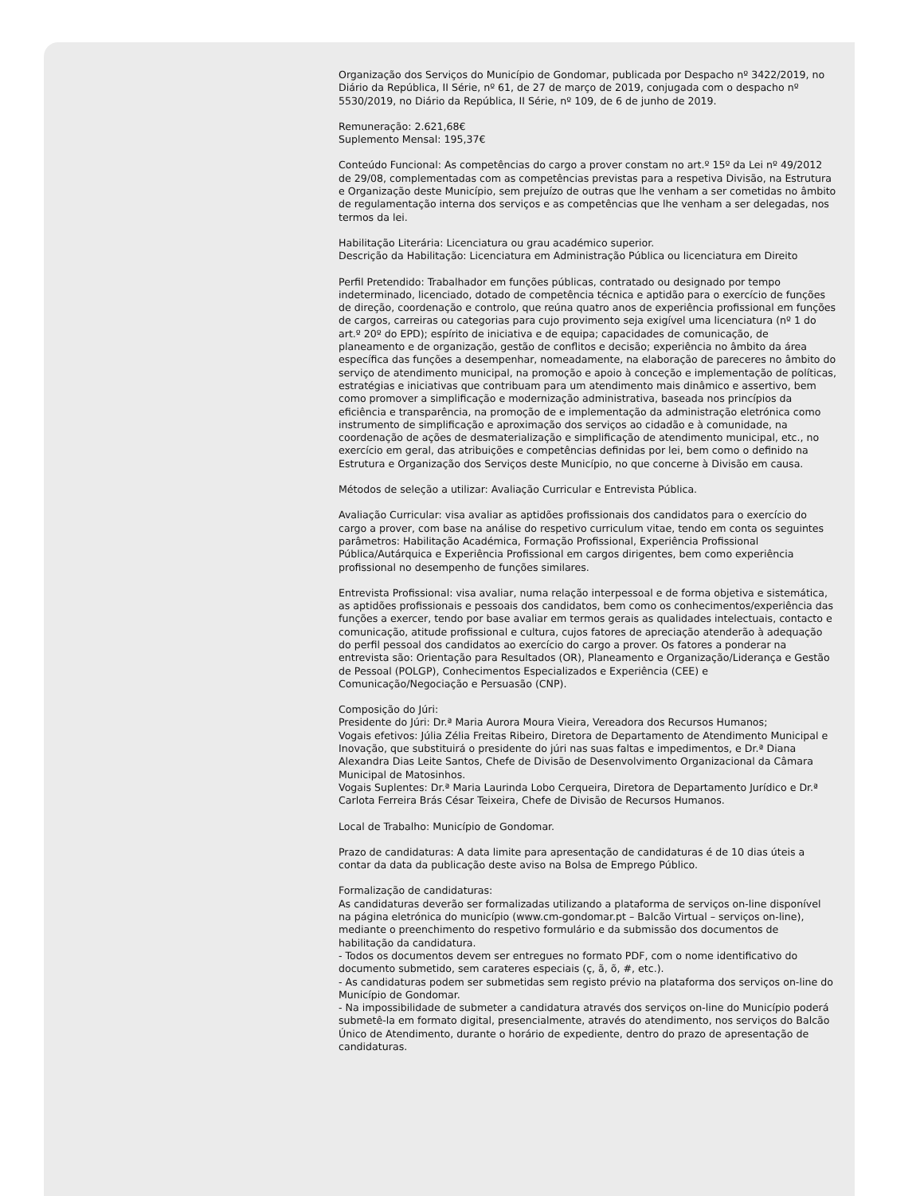Organização dos Serviços do Município de Gondomar, publicada por Despacho nº 3422/2019, no Diário da República, II Série, nº 61, de 27 de março de 2019, conjugada com o despacho nº 5530/2019, no Diário da República, II Série, nº 109, de 6 de junho de 2019.
Remuneração: 2.621,68€
Suplemento Mensal: 195,37€
Conteúdo Funcional: As competências do cargo a prover constam no art.º 15º da Lei nº 49/2012 de 29/08, complementadas com as competências previstas para a respetiva Divisão, na Estrutura e Organização deste Município, sem prejuízo de outras que lhe venham a ser cometidas no âmbito de regulamentação interna dos serviços e as competências que lhe venham a ser delegadas, nos termos da lei.
Habilitação Literária: Licenciatura ou grau académico superior.
Descrição da Habilitação: Licenciatura em Administração Pública ou licenciatura em Direito
Perfil Pretendido: Trabalhador em funções públicas, contratado ou designado por tempo indeterminado, licenciado, dotado de competência técnica e aptidão para o exercício de funções de direção, coordenação e controlo, que reúna quatro anos de experiência profissional em funções de cargos, carreiras ou categorias para cujo provimento seja exigível uma licenciatura (nº 1 do art.º 20º do EPD); espírito de iniciativa e de equipa; capacidades de comunicação, de planeamento e de organização, gestão de conflitos e decisão; experiência no âmbito da área específica das funções a desempenhar, nomeadamente, na elaboração de pareceres no âmbito do serviço de atendimento municipal, na promoção e apoio à conceção e implementação de políticas, estratégias e iniciativas que contribuam para um atendimento mais dinâmico e assertivo, bem como promover a simplificação e modernização administrativa, baseada nos princípios da eficiência e transparência, na promoção de e implementação da administração eletrónica como instrumento de simplificação e aproximação dos serviços ao cidadão e à comunidade, na coordenação de ações de desmaterialização e simplificação de atendimento municipal, etc., no exercício em geral, das atribuições e competências definidas por lei, bem como o definido na Estrutura e Organização dos Serviços deste Município, no que concerne à Divisão em causa.
Métodos de seleção a utilizar: Avaliação Curricular e Entrevista Pública.
Avaliação Curricular: visa avaliar as aptidões profissionais dos candidatos para o exercício do cargo a prover, com base na análise do respetivo curriculum vitae, tendo em conta os seguintes parâmetros: Habilitação Académica, Formação Profissional, Experiência Profissional Pública/Autárquica e Experiência Profissional em cargos dirigentes, bem como experiência profissional no desempenho de funções similares.
Entrevista Profissional: visa avaliar, numa relação interpessoal e de forma objetiva e sistemática, as aptidões profissionais e pessoais dos candidatos, bem como os conhecimentos/experiência das funções a exercer, tendo por base avaliar em termos gerais as qualidades intelectuais, contacto e comunicação, atitude profissional e cultura, cujos fatores de apreciação atenderão à adequação do perfil pessoal dos candidatos ao exercício do cargo a prover. Os fatores a ponderar na entrevista são: Orientação para Resultados (OR), Planeamento e Organização/Liderança e Gestão de Pessoal (POLGP), Conhecimentos Especializados e Experiência (CEE) e Comunicação/Negociação e Persuasão (CNP).
Composição do Júri:
Presidente do Júri: Dr.ª Maria Aurora Moura Vieira, Vereadora dos Recursos Humanos;
Vogais efetivos: Júlia Zélia Freitas Ribeiro, Diretora de Departamento de Atendimento Municipal e Inovação, que substituirá o presidente do júri nas suas faltas e impedimentos, e Dr.ª Diana Alexandra Dias Leite Santos, Chefe de Divisão de Desenvolvimento Organizacional da Câmara Municipal de Matosinhos.
Vogais Suplentes: Dr.ª Maria Laurinda Lobo Cerqueira, Diretora de Departamento Jurídico e Dr.ª Carlota Ferreira Brás César Teixeira, Chefe de Divisão de Recursos Humanos.
Local de Trabalho: Município de Gondomar.
Prazo de candidaturas: A data limite para apresentação de candidaturas é de 10 dias úteis a contar da data da publicação deste aviso na Bolsa de Emprego Público.
Formalização de candidaturas:
As candidaturas deverão ser formalizadas utilizando a plataforma de serviços on-line disponível na página eletrónica do município (www.cm-gondomar.pt – Balcão Virtual – serviços on-line), mediante o preenchimento do respetivo formulário e da submissão dos documentos de habilitação da candidatura.
- Todos os documentos devem ser entregues no formato PDF, com o nome identificativo do documento submetido, sem carateres especiais (ç, ã, õ, #, etc.).
- As candidaturas podem ser submetidas sem registo prévio na plataforma dos serviços on-line do Município de Gondomar.
- Na impossibilidade de submeter a candidatura através dos serviços on-line do Município poderá submetê-la em formato digital, presencialmente, através do atendimento, nos serviços do Balcão Único de Atendimento, durante o horário de expediente, dentro do prazo de apresentação de candidaturas.